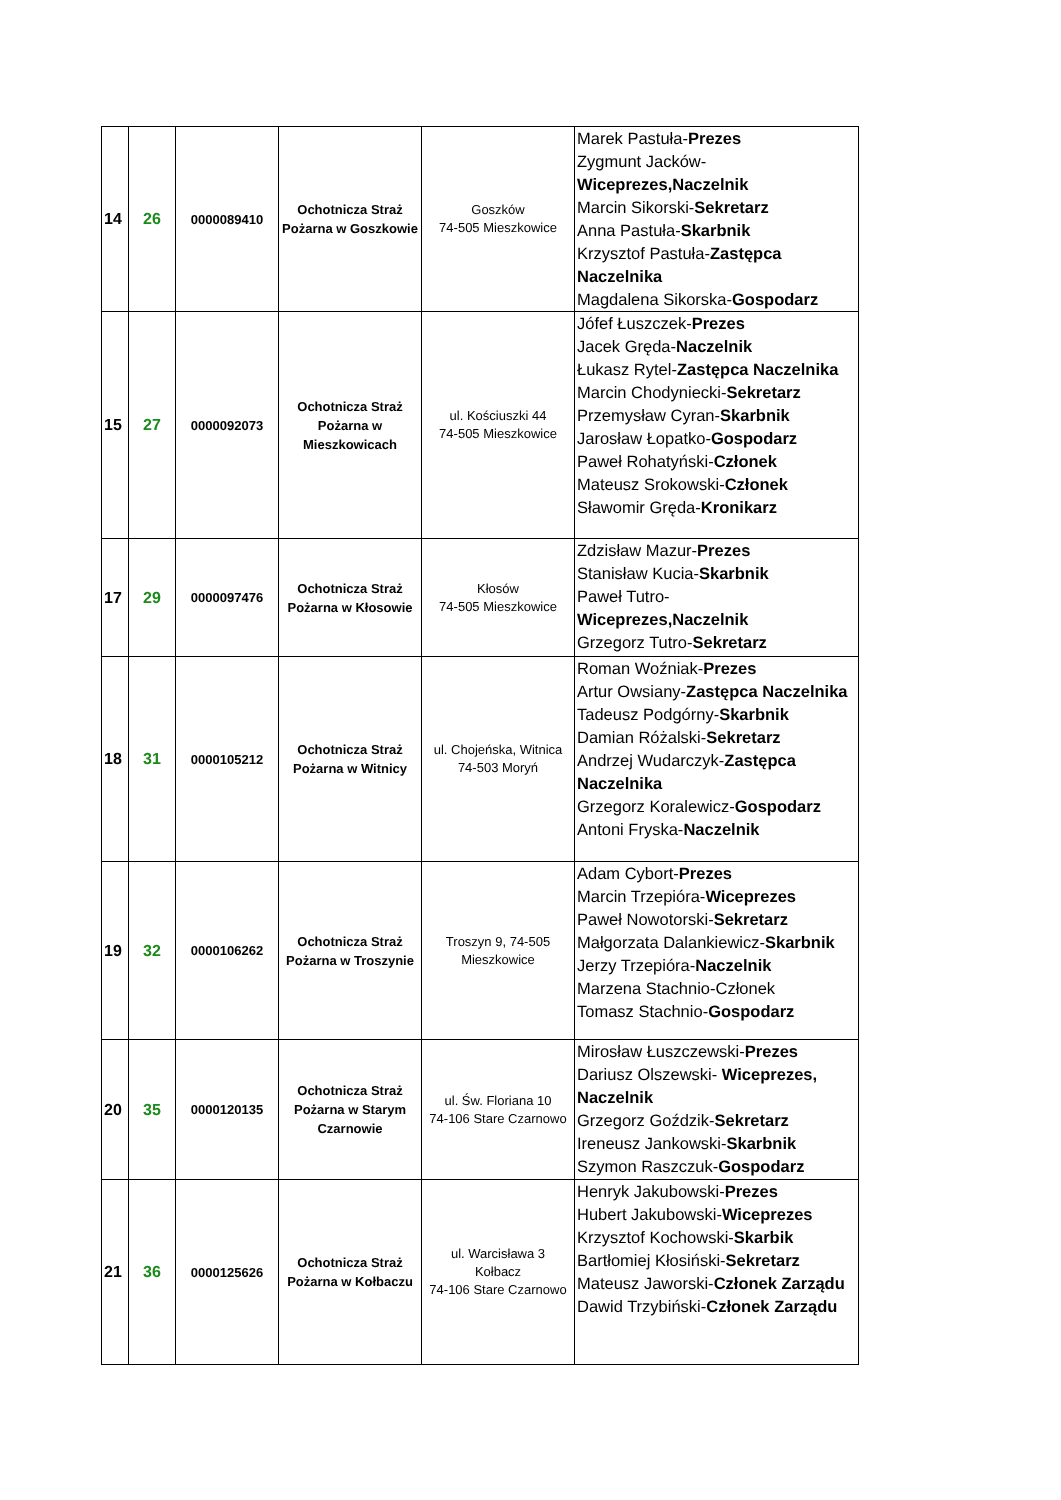| 14 | 26 | 0000089410 | Ochotnicza Straż Pożarna w Goszkowie | Goszków 74-505 Mieszkowice | Marek Pastuła- Prezes Zygmunt Jacków- Wiceprezes,Naczelnik Marcin Sikorski- Sekretarz Anna Pastuła- Skarbnik Krzysztof Pastuła- Zastępca Naczelnika Magdalena Sikorska- Gospodarz |
| 15 | 27 | 0000092073 | Ochotnicza Straż Pożarna w Mieszkowicach | ul. Kościuszki 44 74-505 Mieszkowice | Jófef Łuszczek- Prezes Jacek Gręda- Naczelnik Łukasz Rytel- Zastępca Naczelnika Marcin Chodyniecki- Sekretarz Przemysław Cyran- Skarbnik Jarosław Łopatko- Gospodarz Paweł Rohatyński- Członek Mateusz Srokowski- Członek Sławomir Gręda- Kronikarz |
| 17 | 29 | 0000097476 | Ochotnicza Straż Pożarna w Kłosowie | Kłosów 74-505 Mieszkowice | Zdzisław Mazur- Prezes Stanisław Kucia- Skarbnik Paweł Tutro- Wiceprezes,Naczelnik Grzegorz Tutro- Sekretarz |
| 18 | 31 | 0000105212 | Ochotnicza Straż Pożarna w Witnicy | ul. Chojeńska, Witnica 74-503 Moryń | Roman Woźniak- Prezes Artur Owsiany- Zastępca Naczelnika Tadeusz Podgórny- Skarbnik Damian Różalski- Sekretarz Andrzej Wudarczyk- Zastępca Naczelnika Grzegorz Koralewicz- Gospodarz Antoni Fryska- Naczelnik |
| 19 | 32 | 0000106262 | Ochotnicza Straż Pożarna w Troszynie | Troszyn 9, 74-505 Mieszkowice | Adam Cybort- Prezes Marcin Trzepióra- Wiceprezes Paweł Nowotorski- Sekretarz Małgorzata Dalankiewicz- Skarbnik Jerzy Trzepióra- Naczelnik Marzena Stachnio-Członek Tomasz Stachnio- Gospodarz |
| 20 | 35 | 0000120135 | Ochotnicza Straż Pożarna w Starym Czarnowie | ul. Św. Floriana 10 74-106 Stare Czarnowo | Mirosław Łuszczewski- Prezes Dariusz Olszewski- Wiceprezes, Naczelnik Grzegorz Goździk- Sekretarz Ireneusz Jankowski- Skarbnik Szymon Raszczuk- Gospodarz |
| 21 | 36 | 0000125626 | Ochotnicza Straż Pożarna w Kołbaczu | ul. Warcisława 3 Kołbacz 74-106 Stare Czarnowo | Henryk Jakubowski- Prezes Hubert Jakubowski- Wiceprezes Krzysztof Kochowski- Skarbik Bartłomiej Kłosiński- Sekretarz Mateusz Jaworski- Członek Zarządu Dawid Trzybiński- Członek Zarządu |